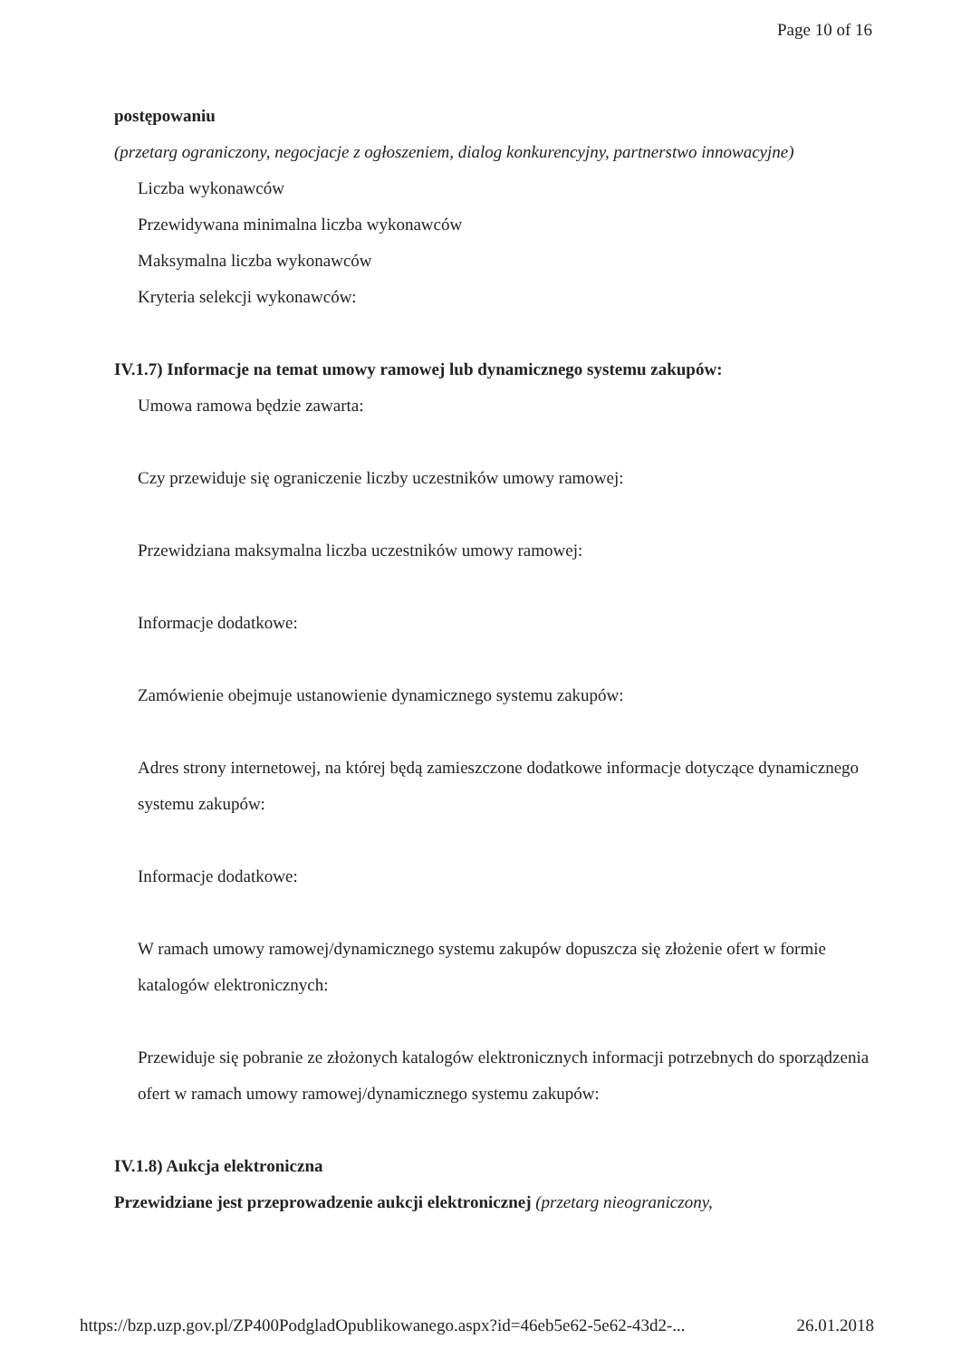Page 10 of 16
postępowaniu
(przetarg ograniczony, negocjacje z ogłoszeniem, dialog konkurencyjny, partnerstwo innowacyjne)
Liczba wykonawców
Przewidywana minimalna liczba wykonawców
Maksymalna liczba wykonawców
Kryteria selekcji wykonawców:
IV.1.7) Informacje na temat umowy ramowej lub dynamicznego systemu zakupów:
Umowa ramowa będzie zawarta:
Czy przewiduje się ograniczenie liczby uczestników umowy ramowej:
Przewidziana maksymalna liczba uczestników umowy ramowej:
Informacje dodatkowe:
Zamówienie obejmuje ustanowienie dynamicznego systemu zakupów:
Adres strony internetowej, na której będą zamieszczone dodatkowe informacje dotyczące dynamicznego systemu zakupów:
Informacje dodatkowe:
W ramach umowy ramowej/dynamicznego systemu zakupów dopuszcza się złożenie ofert w formie katalogów elektronicznych:
Przewiduje się pobranie ze złożonych katalogów elektronicznych informacji potrzebnych do sporządzenia ofert w ramach umowy ramowej/dynamicznego systemu zakupów:
IV.1.8) Aukcja elektroniczna
Przewidziane jest przeprowadzenie aukcji elektronicznej (przetarg nieograniczony,
https://bzp.uzp.gov.pl/ZP400PodgladOpublikowanego.aspx?id=46eb5e62-5e62-43d2-... 26.01.2018